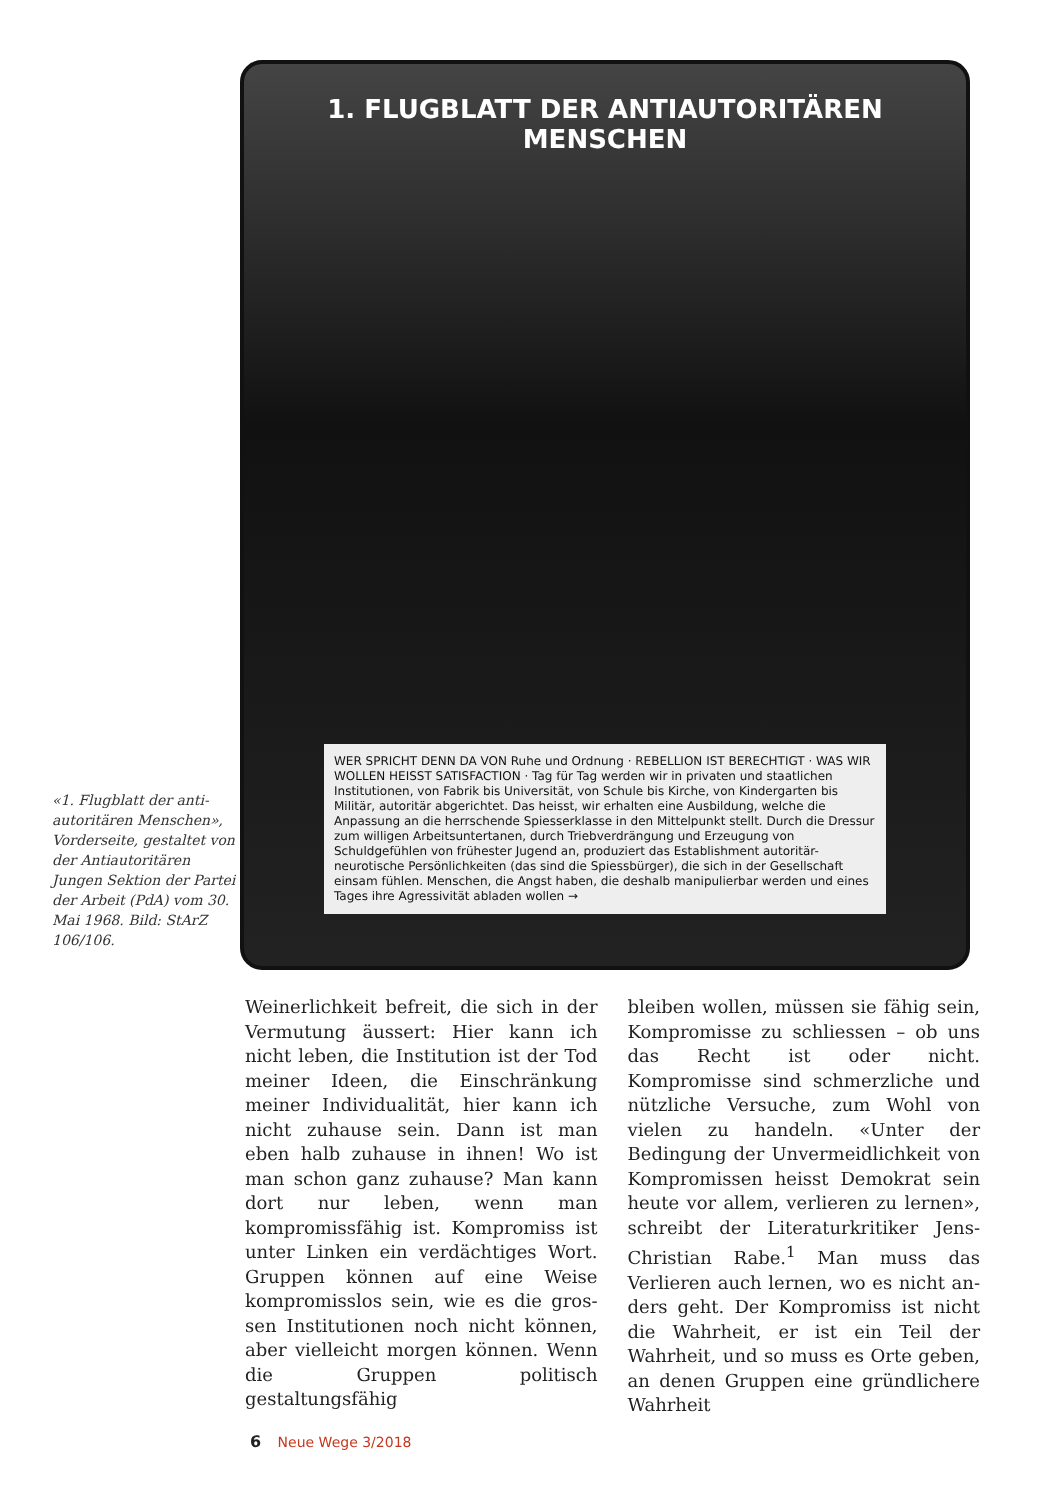«1. Flugblatt der anti­autoritären Menschen», Vorderseite, gestaltet von der Antiautoritä­ren Jungen Sektion der Partei der Arbeit (PdA) vom 30. Mai 1968. Bild: StArZ 106/106.
1. FLUGBLATT DER ANTIAUTORITÄREN MENSCHEN
WER SPRICHT DENN DA VON Ruhe und Ordnung · REBELLION IST BERECHTIGT · WAS WIR WOLLEN HEISST SATISFACTION · Tag für Tag werden wir in privaten und staatlichen Institutionen, von Fabrik bis Universität, von Schule bis Kirche, von Kindergarten bis Militär, autoritär abgerichtet. Das heisst, wir erhalten eine Ausbildung, welche die Anpassung an die herrschende Spiesserklasse in den Mittelpunkt stellt. Durch die Dressur zum willigen Arbeitsuntertanen, durch Triebverdrängung und Erzeugung von Schuldgefühlen von frühester Jugend an, produziert das Establishment autoritär-neurotische Persönlichkeiten (das sind die Spiessbürger), die sich in der Gesellschaft einsam fühlen. Menschen, die Angst haben, die deshalb manipulierbar werden und eines Tages ihre Agressivität abladen wollen →
Weinerlichkeit befreit, die sich in der Vermutung äussert: Hier kann ich nicht leben, die Institution ist der Tod meiner Ideen, die Einschränkung meiner Indi­vidualität, hier kann ich nicht zuhause sein. Dann ist man eben halb zuhause in ihnen! Wo ist man schon ganz zu­hause? Man kann dort nur leben, wenn man kompromissfähig ist. Kompro­miss ist unter Linken ein verdächtiges Wort. Gruppen können auf eine Weise kompromisslos sein, wie es die gros­sen Institutionen noch nicht können, aber vielleicht morgen können. Wenn die Gruppen politisch gestaltungsfähig
bleiben wollen, müssen sie fähig sein, Kompromisse zu schliessen – ob uns das Recht ist oder nicht. Kompromisse sind schmerzliche und nützliche Versuche, zum Wohl von vielen zu handeln. «Un­ter der Bedingung der Unvermeidlich­keit von Kompromissen heisst Demo­krat sein heute vor allem, verlieren zu lernen», schreibt der Literaturkritiker Jens-Christian Rabe.<sup>1</sup> Man muss das Verlieren auch lernen, wo es nicht an­ders geht. Der Kompromiss ist nicht die Wahrheit, er ist ein Teil der Wahrheit, und so muss es Orte geben, an denen Gruppen eine gründlichere Wahrheit
6 Neue Wege 3/2018